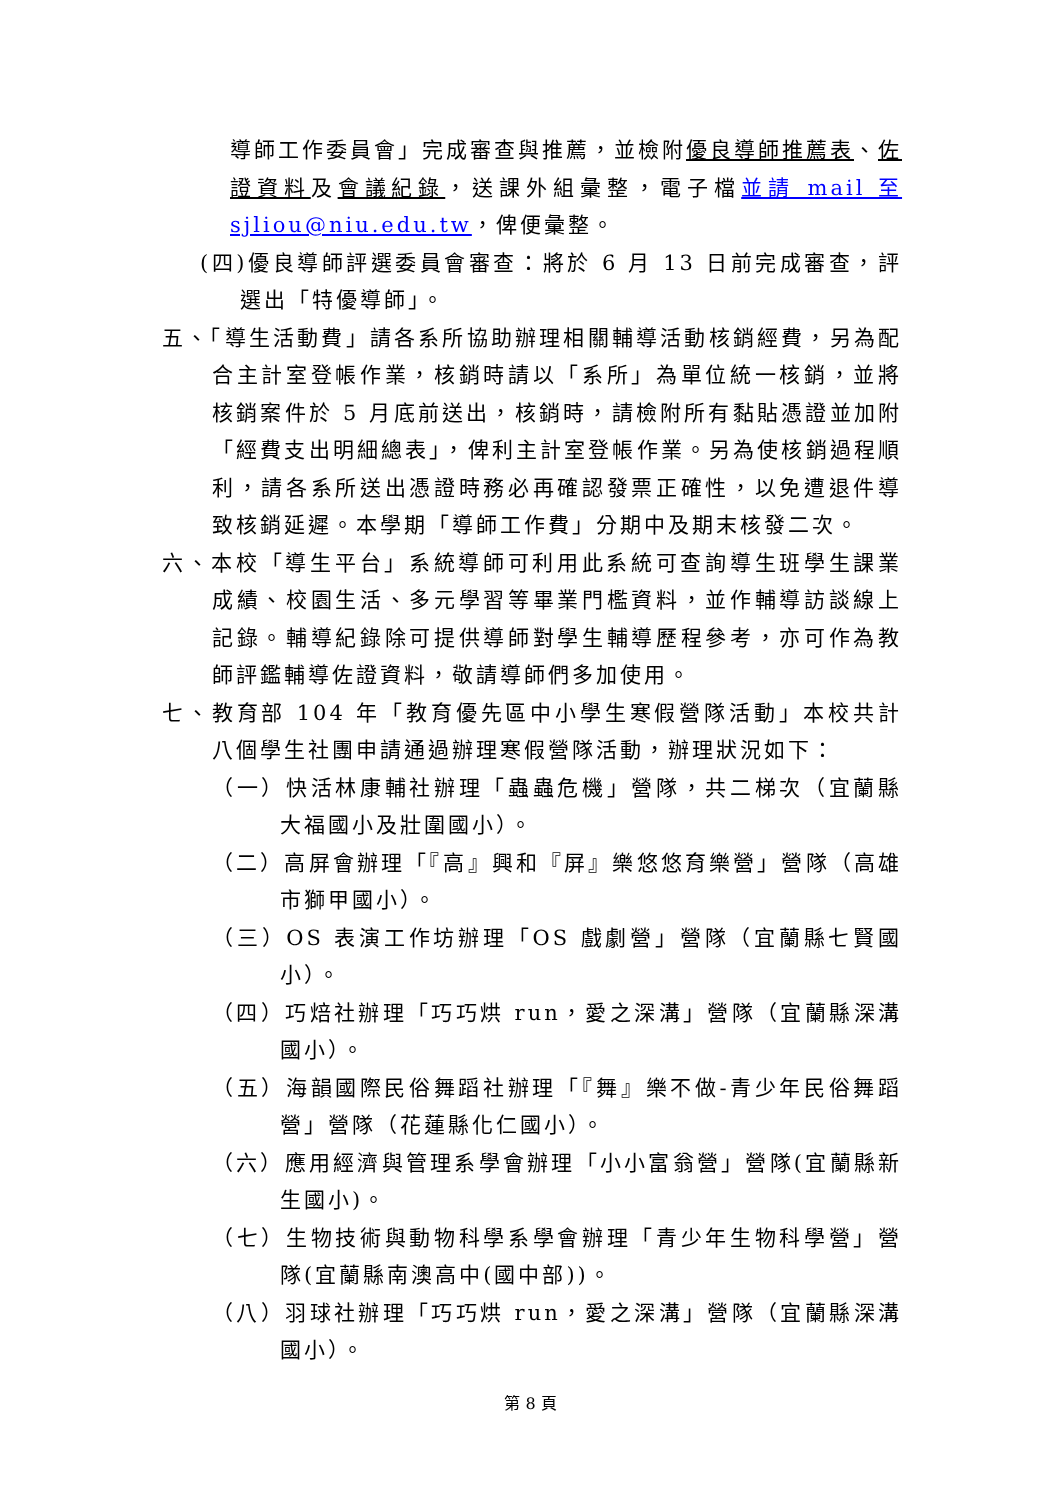導師工作委員會」完成審查與推薦，並檢附優良導師推薦表、佐證資料及會議紀錄，送課外組彙整，電子檔並請 mail 至 sjliou@niu.edu.tw，俾便彙整。
(四)優良導師評選委員會審查：將於 6 月 13 日前完成審查，評選出「特優導師」。
五、「導生活動費」請各系所協助辦理相關輔導活動核銷經費，另為配合主計室登帳作業，核銷時請以「系所」為單位統一核銷，並將核銷案件於 5 月底前送出，核銷時，請檢附所有黏貼憑證並加附「經費支出明細總表」，俾利主計室登帳作業。另為使核銷過程順利，請各系所送出憑證時務必再確認發票正確性，以免遭退件導致核銷延遲。本學期「導師工作費」分期中及期末核發二次。
六、本校「導生平台」系統導師可利用此系統可查詢導生班學生課業成績、校園生活、多元學習等畢業門檻資料，並作輔導訪談線上記錄。輔導紀錄除可提供導師對學生輔導歷程參考，亦可作為教師評鑑輔導佐證資料，敬請導師們多加使用。
七、教育部 104 年「教育優先區中小學生寒假營隊活動」本校共計八個學生社團申請通過辦理寒假營隊活動，辦理狀況如下：
（一）快活林康輔社辦理「蟲蟲危機」營隊，共二梯次（宜蘭縣大福國小及壯圍國小）。
（二）高屏會辦理「『高』興和『屏』樂悠悠育樂營」營隊（高雄市獅甲國小）。
（三）OS 表演工作坊辦理「OS 戲劇營」營隊（宜蘭縣七賢國小）。
（四）巧焙社辦理「巧巧烘 run，愛之深溝」營隊（宜蘭縣深溝國小）。
（五）海韻國際民俗舞蹈社辦理「『舞』樂不做-青少年民俗舞蹈營」營隊（花蓮縣化仁國小）。
（六）應用經濟與管理系學會辦理「小小富翁營」營隊(宜蘭縣新生國小)。
（七）生物技術與動物科學系學會辦理「青少年生物科學營」營隊(宜蘭縣南澳高中(國中部))。
（八）羽球社辦理「巧巧烘 run，愛之深溝」營隊（宜蘭縣深溝國小）。
第 8 頁